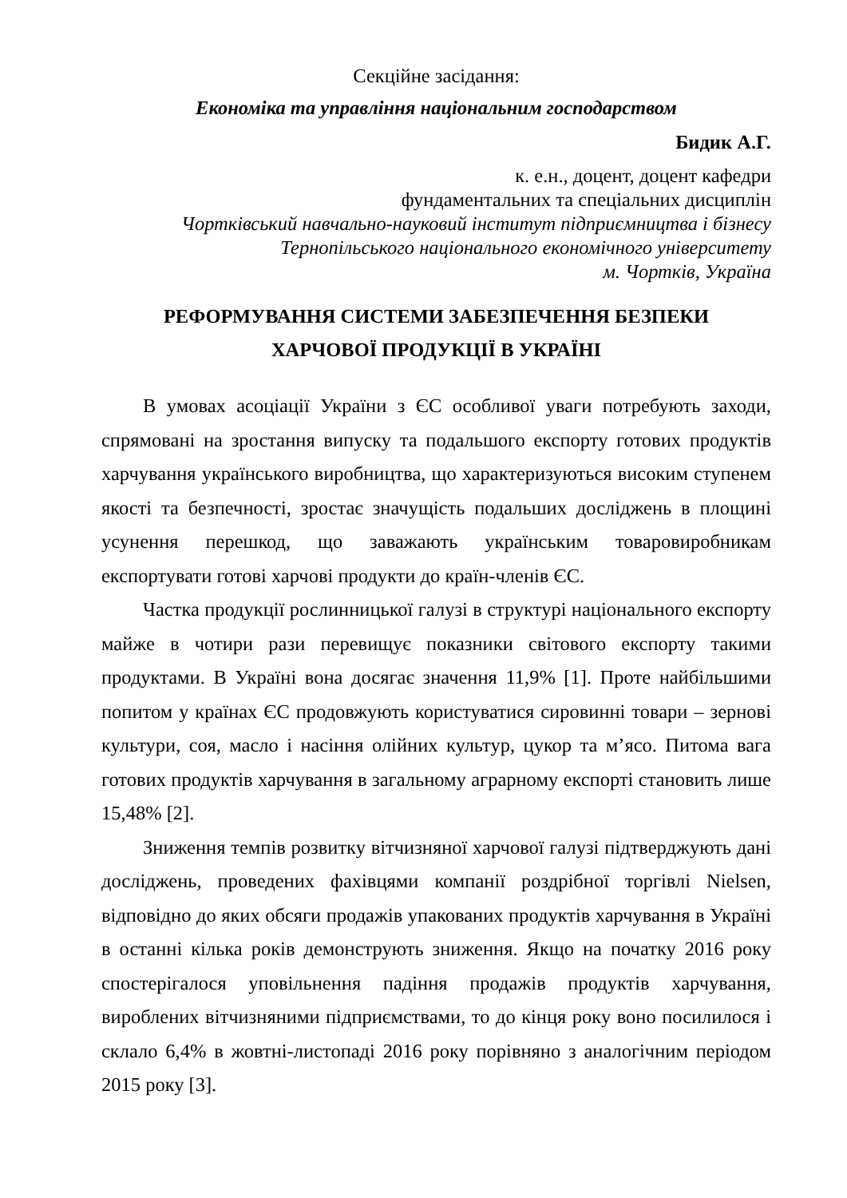Секційне засідання:
Економіка та управління національним господарством
Бидик А.Г.
к. е.н., доцент, доцент кафедри
фундаментальних та спеціальних дисциплін
Чортківський навчально-науковий інститут підприємництва і бізнесу
Тернопільського національного економічного університету
м. Чортків, Україна
РЕФОРМУВАННЯ СИСТЕМИ ЗАБЕЗПЕЧЕННЯ БЕЗПЕКИ
ХАРЧОВОЇ ПРОДУКЦІЇ В УКРАЇНІ
В умовах асоціації України з ЄС особливої уваги потребують заходи, спрямовані на зростання випуску та подальшого експорту готових продуктів харчування українського виробництва, що характеризуються високим ступенем якості та безпечності, зростає значущість подальших досліджень в площині усунення перешкод, що заважають українським товаровиробникам експортувати готові харчові продукти до країн-членів ЄС.
Частка продукції рослинницької галузі в структурі національного експорту майже в чотири рази перевищує показники світового експорту такими продуктами. В Україні вона досягає значення 11,9% [1]. Проте найбільшими попитом у країнах ЄС продовжують користуватися сировинні товари – зернові культури, соя, масло і насіння олійних культур, цукор та м’ясо. Питома вага готових продуктів харчування в загальному аграрному експорті становить лише 15,48% [2].
Зниження темпів розвитку вітчизняної харчової галузі підтверджують дані досліджень, проведених фахівцями компанії роздрібної торгівлі Nielsen, відповідно до яких обсяги продажів упакованих продуктів харчування в Україні в останні кілька років демонструють зниження. Якщо на початку 2016 року спостерігалося уповільнення падіння продажів продуктів харчування, вироблених вітчизняними підприємствами, то до кінця року воно посилилося і склало 6,4% в жовтні-листопаді 2016 року порівняно з аналогічним періодом 2015 року [3].